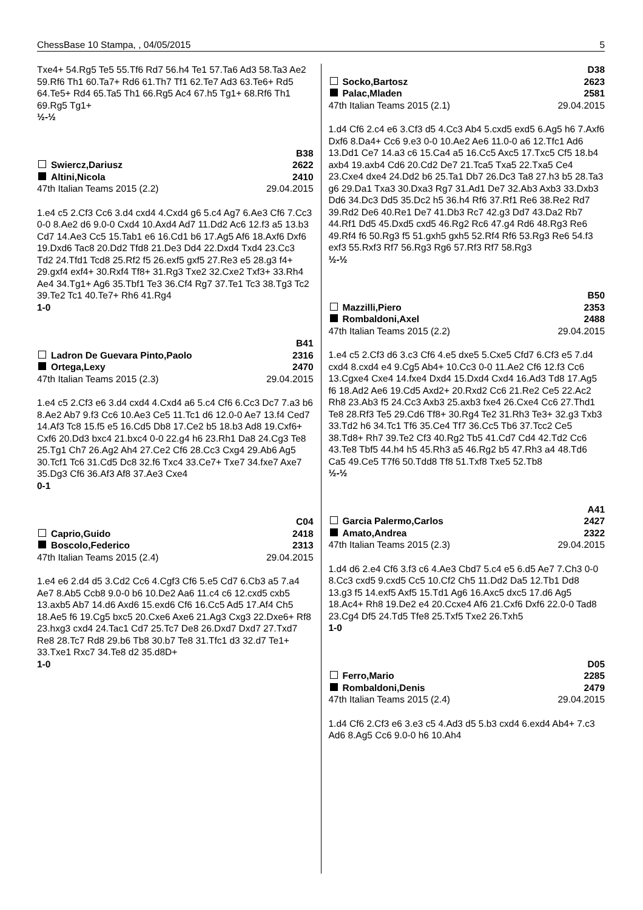ChessBase 10 Stampa, , 04/05/2015 5
Txe4+ 54.Rg5 Te5 55.Tf6 Rd7 56.h4 Te1 57.Ta6 Ad3 58.Ta3 Ae2 59.Rf6 Th1 60.Ta7+ Rd6 61.Th7 Tf1 62.Te7 Ad3 63.Te6+ Rd5 64.Te5+ Rd4 65.Ta5 Th1 66.Rg5 Ac4 67.h5 Tg1+ 68.Rf6 Th1 69.Rg5 Tg1+
½-½
B38
Swiercz,Dariusz 2622
Altini,Nicola 2410
47th Italian Teams 2015 (2.2) 29.04.2015
1.e4 c5 2.Cf3 Cc6 3.d4 cxd4 4.Cxd4 g6 5.c4 Ag7 6.Ae3 Cf6 7.Cc3 0-0 8.Ae2 d6 9.0-0 Cxd4 10.Axd4 Ad7 11.Dd2 Ac6 12.f3 a5 13.b3 Cd7 14.Ae3 Cc5 15.Tab1 e6 16.Cd1 b6 17.Ag5 Af6 18.Axf6 Dxf6 19.Dxd6 Tac8 20.Dd2 Tfd8 21.De3 Dd4 22.Dxd4 Txd4 23.Cc3 Td2 24.Tfd1 Tcd8 25.Rf2 f5 26.exf5 gxf5 27.Re3 e5 28.g3 f4+ 29.gxf4 exf4+ 30.Rxf4 Tf8+ 31.Rg3 Txe2 32.Cxe2 Txf3+ 33.Rh4 Ae4 34.Tg1+ Ag6 35.Tbf1 Te3 36.Cf4 Rg7 37.Te1 Tc3 38.Tg3 Tc2 39.Te2 Tc1 40.Te7+ Rh6 41.Rg4
1-0
B41
Ladron De Guevara Pinto,Paolo 2316
Ortega,Lexy 2470
47th Italian Teams 2015 (2.3) 29.04.2015
1.e4 c5 2.Cf3 e6 3.d4 cxd4 4.Cxd4 a6 5.c4 Cf6 6.Cc3 Dc7 7.a3 b6 8.Ae2 Ab7 9.f3 Cc6 10.Ae3 Ce5 11.Tc1 d6 12.0-0 Ae7 13.f4 Ced7 14.Af3 Tc8 15.f5 e5 16.Cd5 Db8 17.Ce2 b5 18.b3 Ad8 19.Cxf6+ Cxf6 20.Dd3 bxc4 21.bxc4 0-0 22.g4 h6 23.Rh1 Da8 24.Cg3 Te8 25.Tg1 Ch7 26.Ag2 Ah4 27.Ce2 Cf6 28.Cc3 Cxg4 29.Ab6 Ag5 30.Tcf1 Tc6 31.Cd5 Dc8 32.f6 Txc4 33.Ce7+ Txe7 34.fxe7 Axe7 35.Dg3 Cf6 36.Af3 Af8 37.Ae3 Cxe4
0-1
C04
Caprio,Guido 2418
Boscolo,Federico 2313
47th Italian Teams 2015 (2.4) 29.04.2015
1.e4 e6 2.d4 d5 3.Cd2 Cc6 4.Cgf3 Cf6 5.e5 Cd7 6.Cb3 a5 7.a4 Ae7 8.Ab5 Ccb8 9.0-0 b6 10.De2 Aa6 11.c4 c6 12.cxd5 cxb5 13.axb5 Ab7 14.d6 Axd6 15.exd6 Cf6 16.Cc5 Ad5 17.Af4 Ch5 18.Ae5 f6 19.Cg5 bxc5 20.Cxe6 Axe6 21.Ag3 Cxg3 22.Dxe6+ Rf8 23.hxg3 cxd4 24.Tac1 Cd7 25.Tc7 De8 26.Dxd7 Dxd7 27.Txd7 Re8 28.Tc7 Rd8 29.b6 Tb8 30.b7 Te8 31.Tfc1 d3 32.d7 Te1+ 33.Txe1 Rxc7 34.Te8 d2 35.d8D+
1-0
D38
Socko,Bartosz 2623
Palac,Mladen 2581
47th Italian Teams 2015 (2.1) 29.04.2015
1.d4 Cf6 2.c4 e6 3.Cf3 d5 4.Cc3 Ab4 5.cxd5 exd5 6.Ag5 h6 7.Axf6 Dxf6 8.Da4+ Cc6 9.e3 0-0 10.Ae2 Ae6 11.0-0 a6 12.Tfc1 Ad6 13.Dd1 Ce7 14.a3 c6 15.Ca4 a5 16.Cc5 Axc5 17.Txc5 Cf5 18.b4 axb4 19.axb4 Cd6 20.Cd2 De7 21.Tca5 Txa5 22.Txa5 Ce4 23.Cxe4 dxe4 24.Dd2 b6 25.Ta1 Db7 26.Dc3 Ta8 27.h3 b5 28.Ta3 g6 29.Da1 Txa3 30.Dxa3 Rg7 31.Ad1 De7 32.Ab3 Axb3 33.Dxb3 Dd6 34.Dc3 Dd5 35.Dc2 h5 36.h4 Rf6 37.Rf1 Re6 38.Re2 Rd7 39.Rd2 De6 40.Re1 De7 41.Db3 Rc7 42.g3 Dd7 43.Da2 Rb7 44.Rf1 Dd5 45.Dxd5 cxd5 46.Rg2 Rc6 47.g4 Rd6 48.Rg3 Re6 49.Rf4 f6 50.Rg3 f5 51.gxh5 gxh5 52.Rf4 Rf6 53.Rg3 Re6 54.f3 exf3 55.Rxf3 Rf7 56.Rg3 Rg6 57.Rf3 Rf7 58.Rg3
½-½
B50
Mazzilli,Piero 2353
Rombaldoni,Axel 2488
47th Italian Teams 2015 (2.2) 29.04.2015
1.e4 c5 2.Cf3 d6 3.c3 Cf6 4.e5 dxe5 5.Cxe5 Cfd7 6.Cf3 e5 7.d4 cxd4 8.cxd4 e4 9.Cg5 Ab4+ 10.Cc3 0-0 11.Ae2 Cf6 12.f3 Cc6 13.Cgxe4 Cxe4 14.fxe4 Dxd4 15.Dxd4 Cxd4 16.Ad3 Td8 17.Ag5 f6 18.Ad2 Ae6 19.Cd5 Axd2+ 20.Rxd2 Cc6 21.Re2 Ce5 22.Ac2 Rh8 23.Ab3 f5 24.Cc3 Axb3 25.axb3 fxe4 26.Cxe4 Cc6 27.Thd1 Te8 28.Rf3 Te5 29.Cd6 Tf8+ 30.Rg4 Te2 31.Rh3 Te3+ 32.g3 Txb3 33.Td2 h6 34.Tc1 Tf6 35.Ce4 Tf7 36.Cc5 Tb6 37.Tcc2 Ce5 38.Td8+ Rh7 39.Te2 Cf3 40.Rg2 Tb5 41.Cd7 Cd4 42.Td2 Cc6 43.Te8 Tbf5 44.h4 h5 45.Rh3 a5 46.Rg2 b5 47.Rh3 a4 48.Td6 Ca5 49.Ce5 T7f6 50.Tdd8 Tf8 51.Txf8 Txe5 52.Tb8
½-½
A41
Garcia Palermo,Carlos 2427
Amato,Andrea 2322
47th Italian Teams 2015 (2.3) 29.04.2015
1.d4 d6 2.e4 Cf6 3.f3 c6 4.Ae3 Cbd7 5.c4 e5 6.d5 Ae7 7.Ch3 0-0 8.Cc3 cxd5 9.cxd5 Cc5 10.Cf2 Ch5 11.Dd2 Da5 12.Tb1 Dd8 13.g3 f5 14.exf5 Axf5 15.Td1 Ag6 16.Axc5 dxc5 17.d6 Ag5 18.Ac4+ Rh8 19.De2 e4 20.Ccxe4 Af6 21.Cxf6 Dxf6 22.0-0 Tad8 23.Cg4 Df5 24.Td5 Tfe8 25.Txf5 Txe2 26.Txh5
1-0
D05
Ferro,Mario 2285
Rombaldoni,Denis 2479
47th Italian Teams 2015 (2.4) 29.04.2015
1.d4 Cf6 2.Cf3 e6 3.e3 c5 4.Ad3 d5 5.b3 cxd4 6.exd4 Ab4+ 7.c3 Ad6 8.Ag5 Cc6 9.0-0 h6 10.Ah4